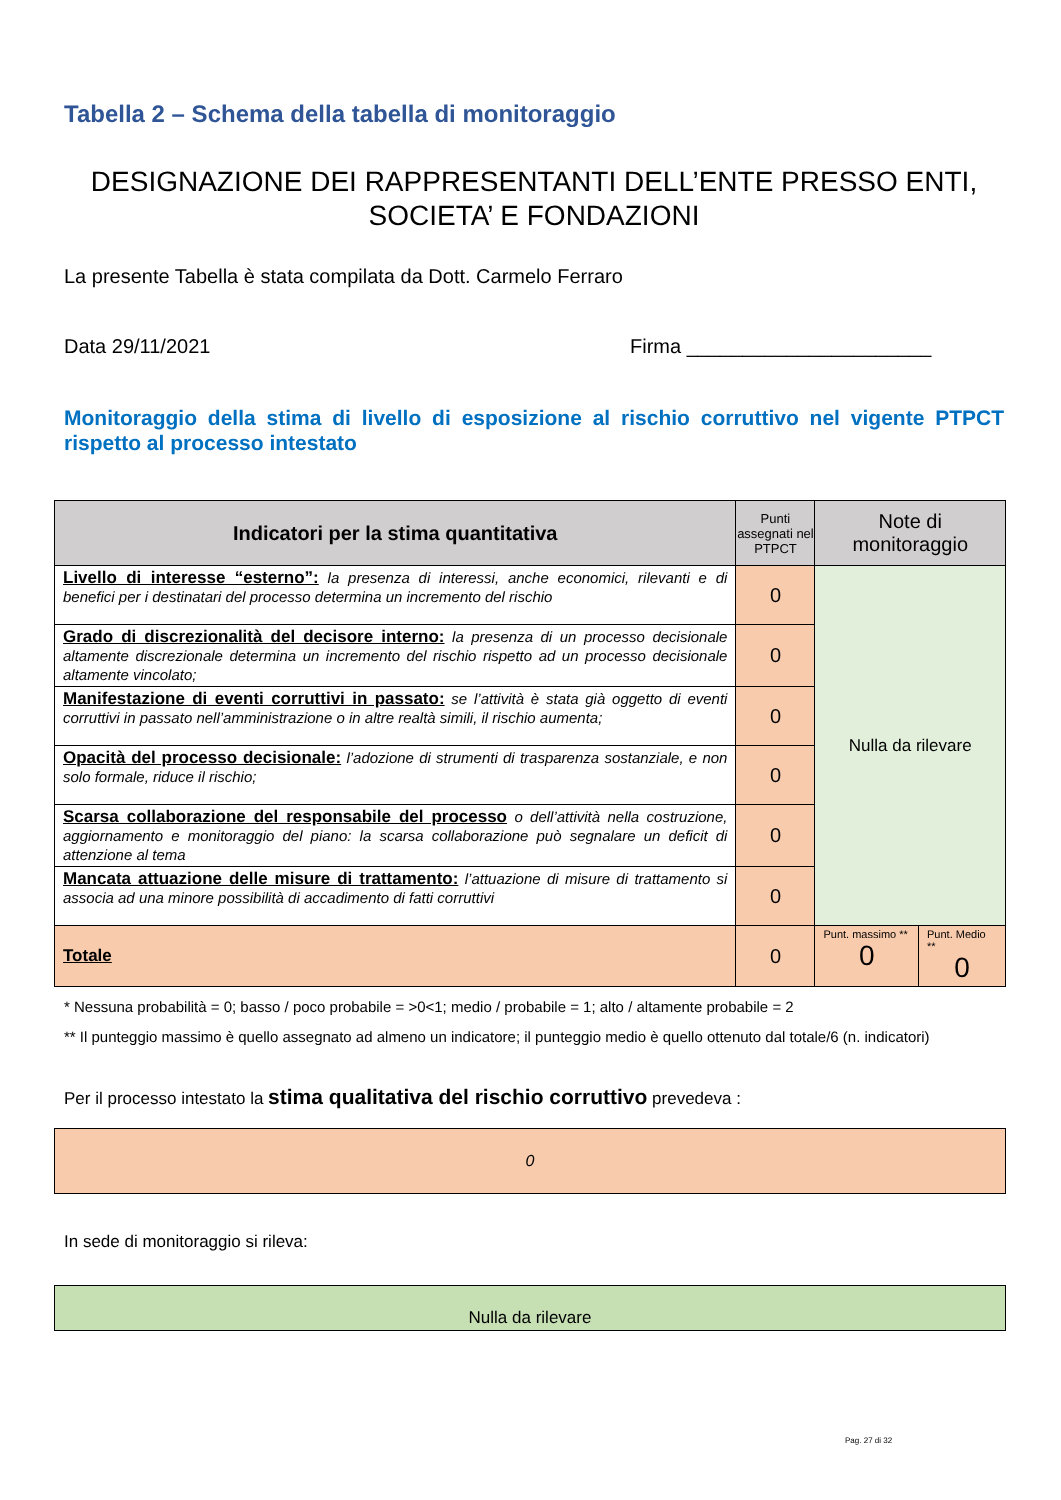Tabella 2 – Schema della tabella di monitoraggio
DESIGNAZIONE DEI RAPPRESENTANTI DELL’ENTE PRESSO ENTI, SOCIETA’ E FONDAZIONI
La presente Tabella è stata compilata da Dott. Carmelo Ferraro
Data 29/11/2021 Firma ______________________
Monitoraggio della stima di livello di esposizione al rischio corruttivo nel vigente PTPCT rispetto al processo intestato
| Indicatori per la stima quantitativa | Punti assegnati nel PTPCT | Note di monitoraggio | |
| --- | --- | --- | --- |
| Livello di interesse “esterno”: la presenza di interessi, anche economici, rilevanti e di benefici per i destinatari del processo determina un incremento del rischio | 0 | Nulla da rilevare | |
| Grado di discrezionalità del decisore interno: la presenza di un processo decisionale altamente discrezionale determina un incremento del rischio rispetto ad un processo decisionale altamente vincolato; | 0 | | |
| Manifestazione di eventi corruttivi in passato: se l’attività è stata già oggetto di eventi corruttivi in passato nell’amministrazione o in altre realtà simili, il rischio aumenta; | 0 | | |
| Opacità del processo decisionale: l’adozione di strumenti di trasparenza sostanziale, e non solo formale, riduce il rischio; | 0 | | |
| Scarsa collaborazione del responsabile del processo o dell’attività nella costruzione, aggiornamento e monitoraggio del piano: la scarsa collaborazione può segnalare un deficit di attenzione al tema | 0 | | |
| Mancata attuazione delle misure di trattamento: l’attuazione di misure di trattamento si associa ad una minore possibilità di accadimento di fatti corruttivi | 0 | | |
| Totale | 0 | Punt. massimo ** 0 | Punt. Medio ** 0 |
* Nessuna probabilità = 0; basso / poco probabile = >0<1; medio / probabile = 1; alto / altamente probabile = 2
** Il punteggio massimo è quello assegnato ad almeno un indicatore; il punteggio medio è quello ottenuto dal totale/6 (n. indicatori)
Per il processo intestato la stima qualitativa del rischio corruttivo prevedeva :
0
In sede di monitoraggio si rileva:
Nulla da rilevare
Pag. 27 di 32